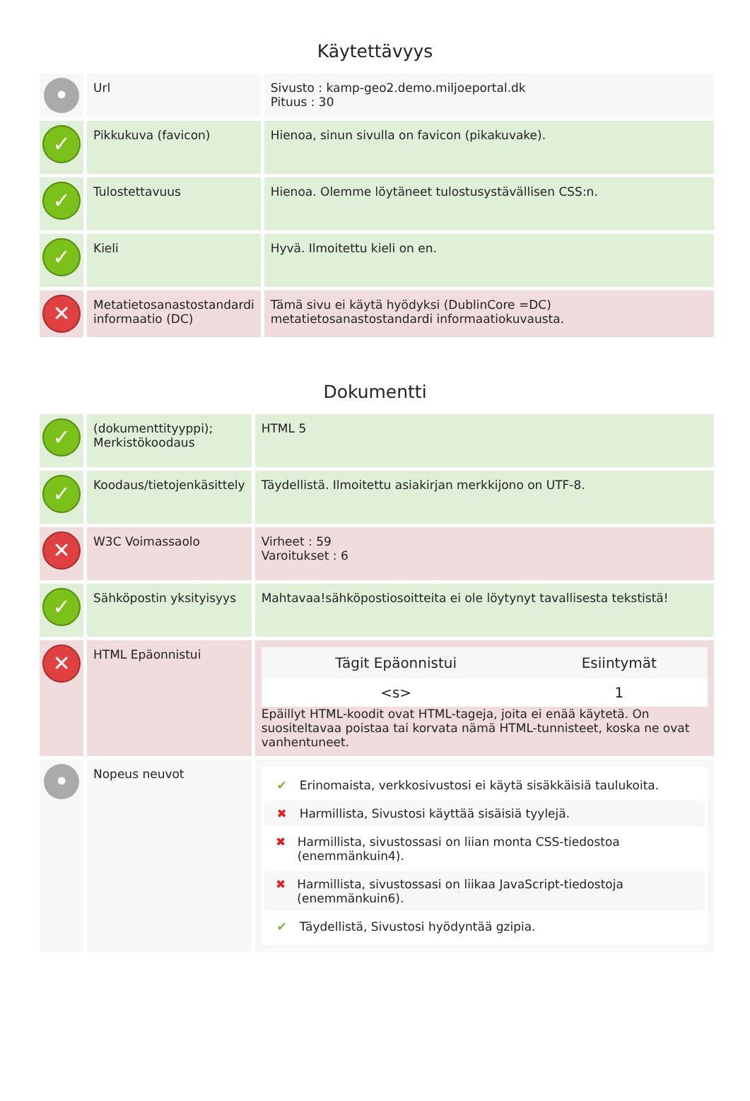Käytettävyys
| • | Url | Sivusto : kamp-geo2.demo.miljoeportal.dk Pituus : 30 |
| ✓ | Pikkukuva (favicon) | Hienoa, sinun sivulla on favicon (pikakuvake). |
| ✓ | Tulostettavuus | Hienoa. Olemme löytäneet tulostusystävällisen CSS:n. |
| ✓ | Kieli | Hyvä. Ilmoitettu kieli on en. |
| ✕ | Metatietosanastostandardi informaatio (DC) | Tämä sivu ei käytä hyödyksi (DublinCore =DC) metatietosanastostandardi informaatiokuvausta. |
Dokumentti
| ✓ | (dokumenttityyppi); Merkistökoodaus | HTML 5 |
| ✓ | Koodaus/tietojenkäsittely | Täydellistä. Ilmoitettu asiakirjan merkkijono on UTF-8. |
| ✕ | W3C Voimassaolo | Virheet : 59 Varoitukset : 6 |
| ✓ | Sähköpostin yksityisyys | Mahtavaa!sähköpostiosoitteita ei ole löytynyt tavallisesta tekstistä! |
| ✕ | HTML Epäonnistui | / Tägit Epäonnistui / Esiintymät / / --- / --- / / <s> / 1 / Epäillyt HTML-koodit ovat HTML-tageja, joita ei enää käytetä. On suositeltavaa poistaa tai korvata nämä HTML-tunnisteet, koska ne ovat vanhentuneet. |
| • | Nopeus neuvot | ✔ Erinomaista, verkkosivustosi ei käytä sisäkkäisiä taulukoita. ✖ Harmillista, Sivustosi käyttää sisäisiä tyylejä. ✖ Harmillista, sivustossasi on liian monta CSS-tiedostoa (enemmänkuin4). ✖ Harmillista, sivustossasi on liikaa JavaScript-tiedostoja (enemmänkuin6). ✔ Täydellistä, Sivustosi hyödyntää gzipia. |